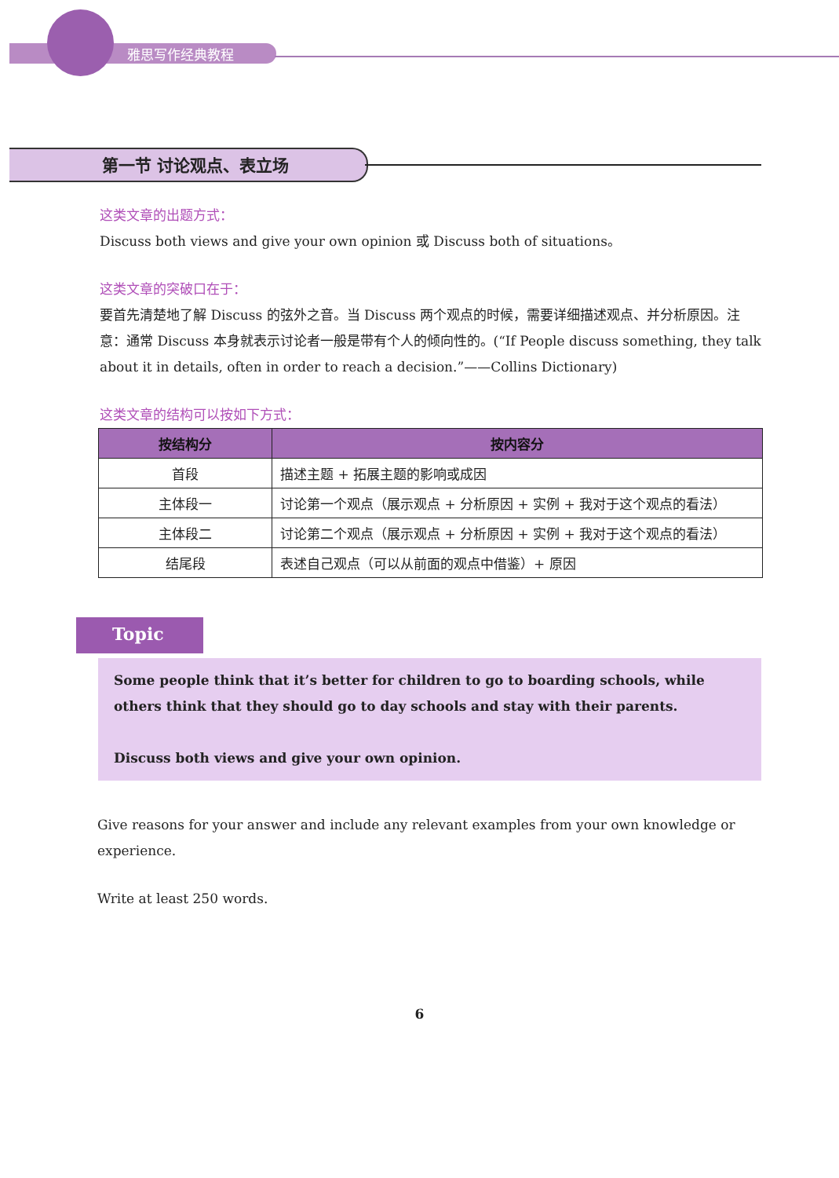雅思写作经典教程
第一节 讨论观点、表立场
这类文章的出题方式：
Discuss both views and give your own opinion 或 Discuss both of situations。
这类文章的突破口在于：
要首先清楚地了解 Discuss 的弦外之音。当 Discuss 两个观点的时候，需要详细描述观点、并分析原因。注意：通常 Discuss 本身就表示讨论者一般是带有个人的倾向性的。(“If People discuss something, they talk about it in details, often in order to reach a decision.”——Collins Dictionary)
这类文章的结构可以按如下方式：
| 按结构分 | 按内容分 |
| --- | --- |
| 首段 | 描述主题 + 拓展主题的影响或成因 |
| 主体段一 | 讨论第一个观点（展示观点 + 分析原因 + 实例 + 我对于这个观点的看法） |
| 主体段二 | 讨论第二个观点（展示观点 + 分析原因 + 实例 + 我对于这个观点的看法） |
| 结尾段 | 表述自己观点（可以从前面的观点中借鉴）+ 原因 |
Topic
Some people think that it’s better for children to go to boarding schools, while others think that they should go to day schools and stay with their parents.
Discuss both views and give your own opinion.
Give reasons for your answer and include any relevant examples from your own knowledge or experience.
Write at least 250 words.
6